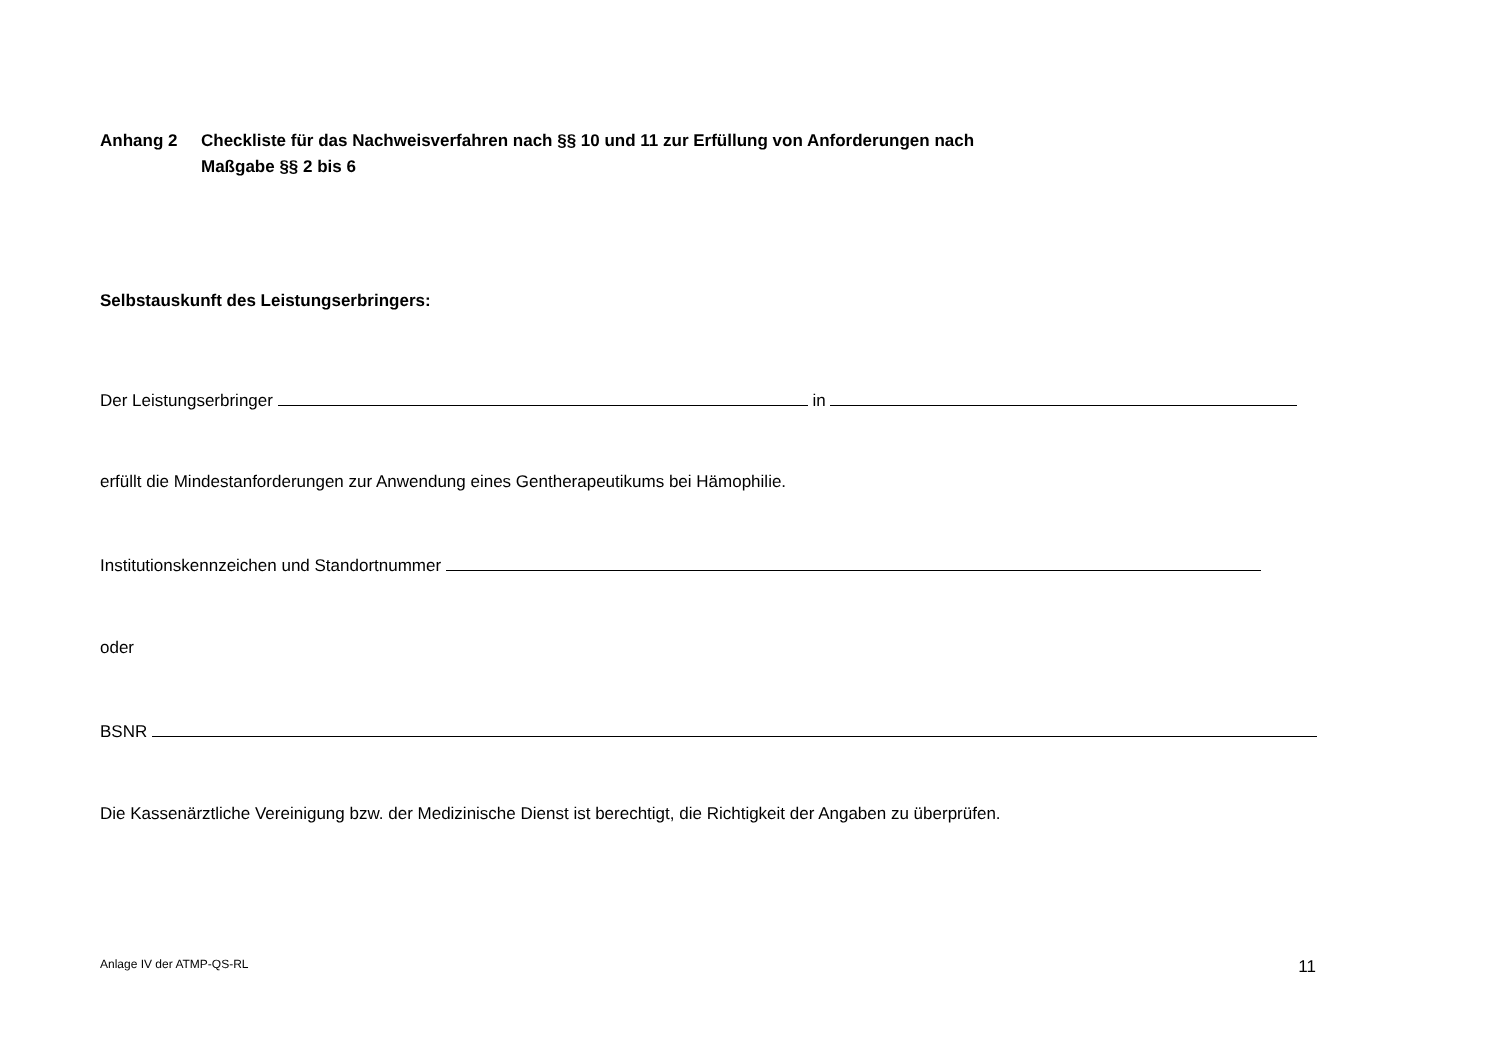Anhang 2 Checkliste für das Nachweisverfahren nach §§ 10 und 11 zur Erfüllung von Anforderungen nach
Maßgabe §§ 2 bis 6
Selbstauskunft des Leistungserbringers:
Der Leistungserbringer in
erfüllt die Mindestanforderungen zur Anwendung eines Gentherapeutikums bei Hämophilie.
Institutionskennzeichen und Standortnummer
oder
BSNR
Die Kassenärztliche Vereinigung bzw. der Medizinische Dienst ist berechtigt, die Richtigkeit der Angaben zu überprüfen.
Anlage IV der ATMP-QS-RL 11